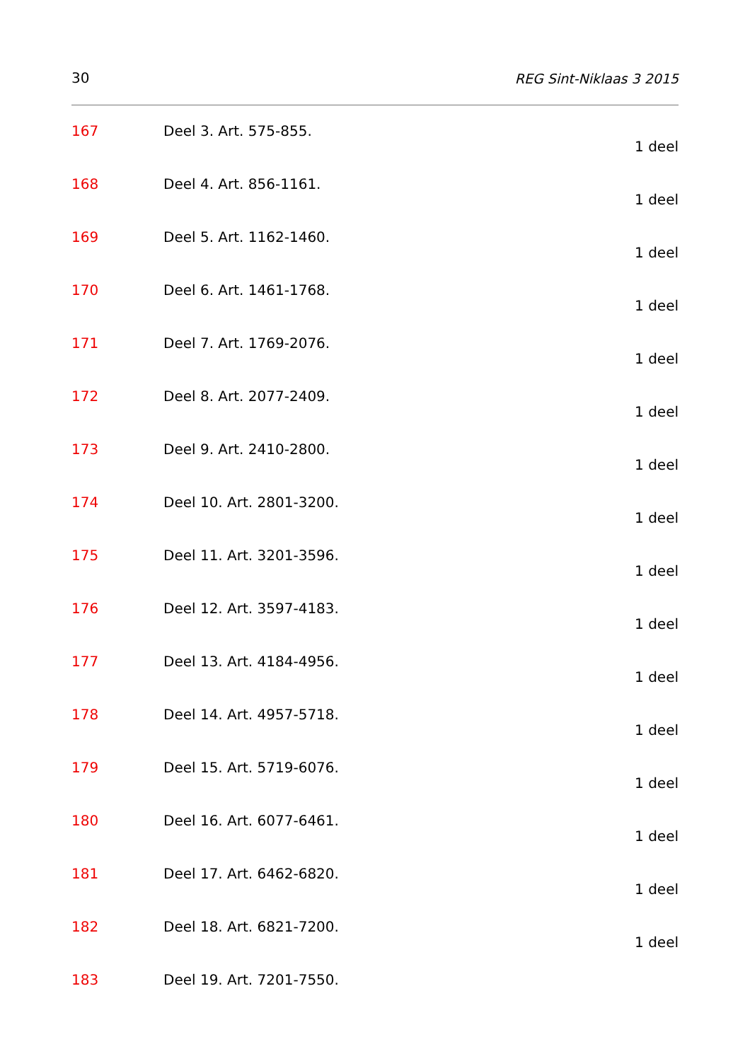30 REG Sint-Niklaas 3 2015
167 Deel 3. Art. 575-855.
1 deel
168 Deel 4. Art. 856-1161.
1 deel
169 Deel 5. Art. 1162-1460.
1 deel
170 Deel 6. Art. 1461-1768.
1 deel
171 Deel 7. Art. 1769-2076.
1 deel
172 Deel 8. Art. 2077-2409.
1 deel
173 Deel 9. Art. 2410-2800.
1 deel
174 Deel 10. Art. 2801-3200.
1 deel
175 Deel 11. Art. 3201-3596.
1 deel
176 Deel 12. Art. 3597-4183.
1 deel
177 Deel 13. Art. 4184-4956.
1 deel
178 Deel 14. Art. 4957-5718.
1 deel
179 Deel 15. Art. 5719-6076.
1 deel
180 Deel 16. Art. 6077-6461.
1 deel
181 Deel 17. Art. 6462-6820.
1 deel
182 Deel 18. Art. 6821-7200.
1 deel
183 Deel 19. Art. 7201-7550.